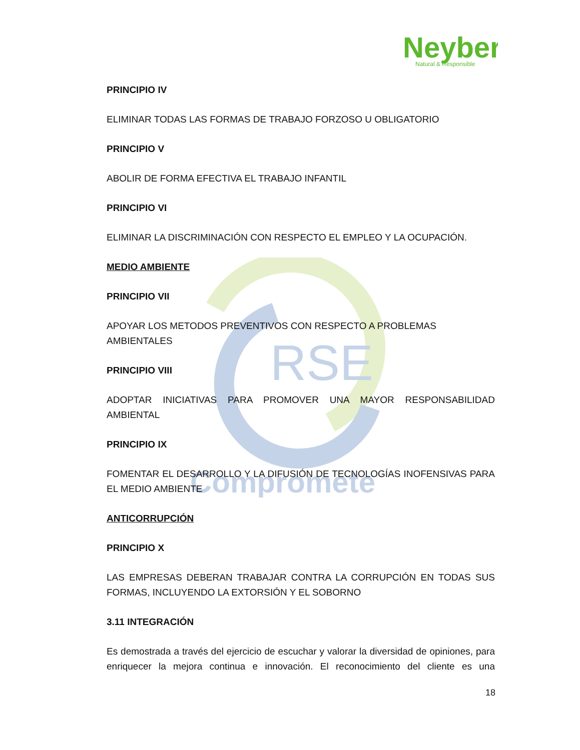RSE
Comprometе
Neyber
Natural & Responsible
PRINCIPIO IV
ELIMINAR TODAS LAS FORMAS DE TRABAJO FORZOSO U OBLIGATORIO
PRINCIPIO V
ABOLIR DE FORMA EFECTIVA EL TRABAJO INFANTIL
PRINCIPIO VI
ELIMINAR LA DISCRIMINACIÓN CON RESPECTO EL EMPLEO Y LA OCUPACIÓN.
MEDIO AMBIENTE
PRINCIPIO VII
APOYAR LOS METODOS PREVENTIVOS CON RESPECTO A PROBLEMAS AMBIENTALES
PRINCIPIO VIII
ADOPTAR INICIATIVAS PARA PROMOVER UNA MAYOR RESPONSABILIDAD AMBIENTAL
PRINCIPIO IX
FOMENTAR EL DESARROLLO Y LA DIFUSIÓN DE TECNOLOGÍAS INOFENSIVAS PARA EL MEDIO AMBIENTE
ANTICORRUPCIÓN
PRINCIPIO X
LAS EMPRESAS DEBERAN TRABAJAR CONTRA LA CORRUPCIÓN EN TODAS SUS FORMAS, INCLUYENDO LA EXTORSIÓN Y EL SOBORNO
3.11 INTEGRACIÓN
Es demostrada a través del ejercicio de escuchar y valorar la diversidad de opiniones, para enriquecer la mejora continua e innovación. El reconocimiento del cliente es una
18